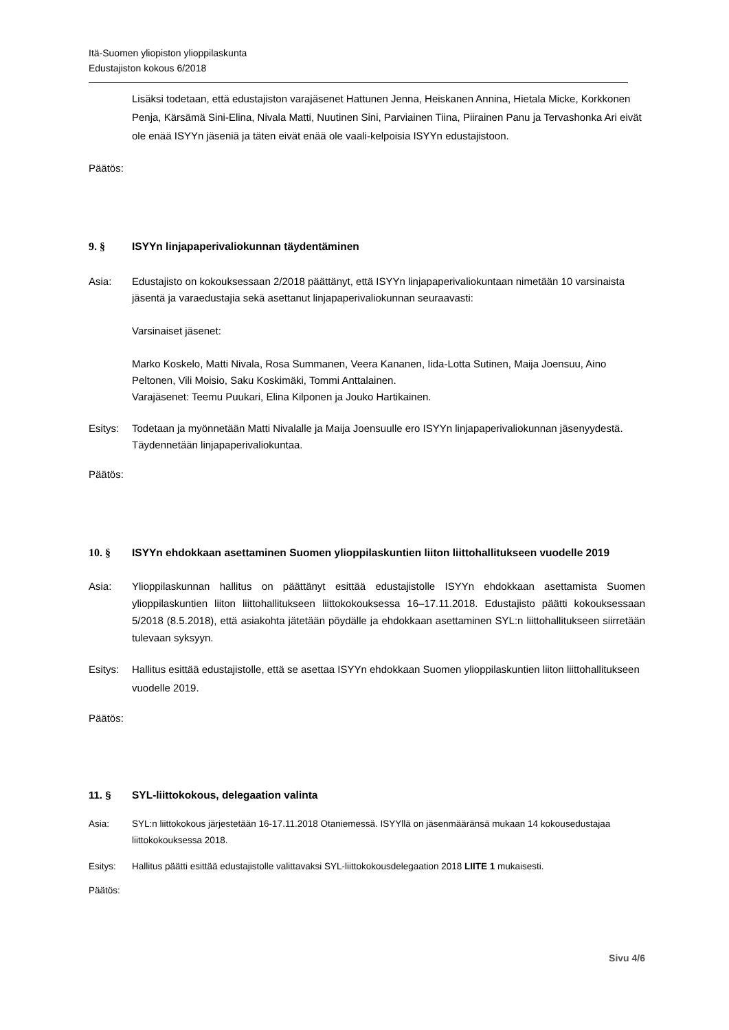Itä-Suomen yliopiston ylioppilaskunta
Edustajiston kokous 6/2018
Lisäksi todetaan, että edustajiston varajäsenet Hattunen Jenna, Heiskanen Annina, Hietala Micke, Korkkonen Penja, Kärsämä Sini-Elina, Nivala Matti, Nuutinen Sini, Parviainen Tiina, Piirainen Panu ja Tervashonka Ari eivät ole enää ISYYn jäseniä ja täten eivät enää ole vaali-kelpoisia ISYYn edustajistoon.
Päätös:
9. § ISYYn linjapaperivaliokunnan täydentäminen
Asia: Edustajisto on kokouksessaan 2/2018 päättänyt, että ISYYn linjapaperivaliokuntaan nimetään 10 varsinaista jäsentä ja varaedustajia sekä asettanut linjapaperivaliokunnan seuraavasti:
Varsinaiset jäsenet:
Marko Koskelo, Matti Nivala, Rosa Summanen, Veera Kananen, Iida-Lotta Sutinen, Maija Joensuu, Aino Peltonen, Vili Moisio, Saku Koskimäki, Tommi Anttalainen.
Varajäsenet: Teemu Puukari, Elina Kilponen ja Jouko Hartikainen.
Esitys: Todetaan ja myönnetään Matti Nivalalle ja Maija Joensuulle ero ISYYn linjapaperivaliokunnan jäsenyydestä. Täydennetään linjapaperivaliokuntaa.
Päätös:
10. § ISYYn ehdokkaan asettaminen Suomen ylioppilaskuntien liiton liittohallitukseen vuodelle 2019
Asia: Ylioppilaskunnan hallitus on päättänyt esittää edustajistolle ISYYn ehdokkaan asettamista Suomen ylioppilaskuntien liiton liittohallitukseen liittokokouksessa 16–17.11.2018. Edustajisto päätti kokouksessaan 5/2018 (8.5.2018), että asiakohta jätetään pöydälle ja ehdokkaan asettaminen SYL:n liittohallitukseen siirretään tulevaan syksyyn.
Esitys: Hallitus esittää edustajistolle, että se asettaa ISYYn ehdokkaan Suomen ylioppilaskuntien liiton liittohallitukseen vuodelle 2019.
Päätös:
11. § SYL-liittokokous, delegaation valinta
Asia: SYL:n liittokokous järjestetään 16-17.11.2018 Otaniemessä. ISYYllä on jäsenmääränsä mukaan 14 kokousedustajaa liittokokouksessa 2018.
Esitys: Hallitus päätti esittää edustajistolle valittavaksi SYL-liittokokousdelegaation 2018 LIITE 1 mukaisesti.
Päätös:
Sivu 4/6